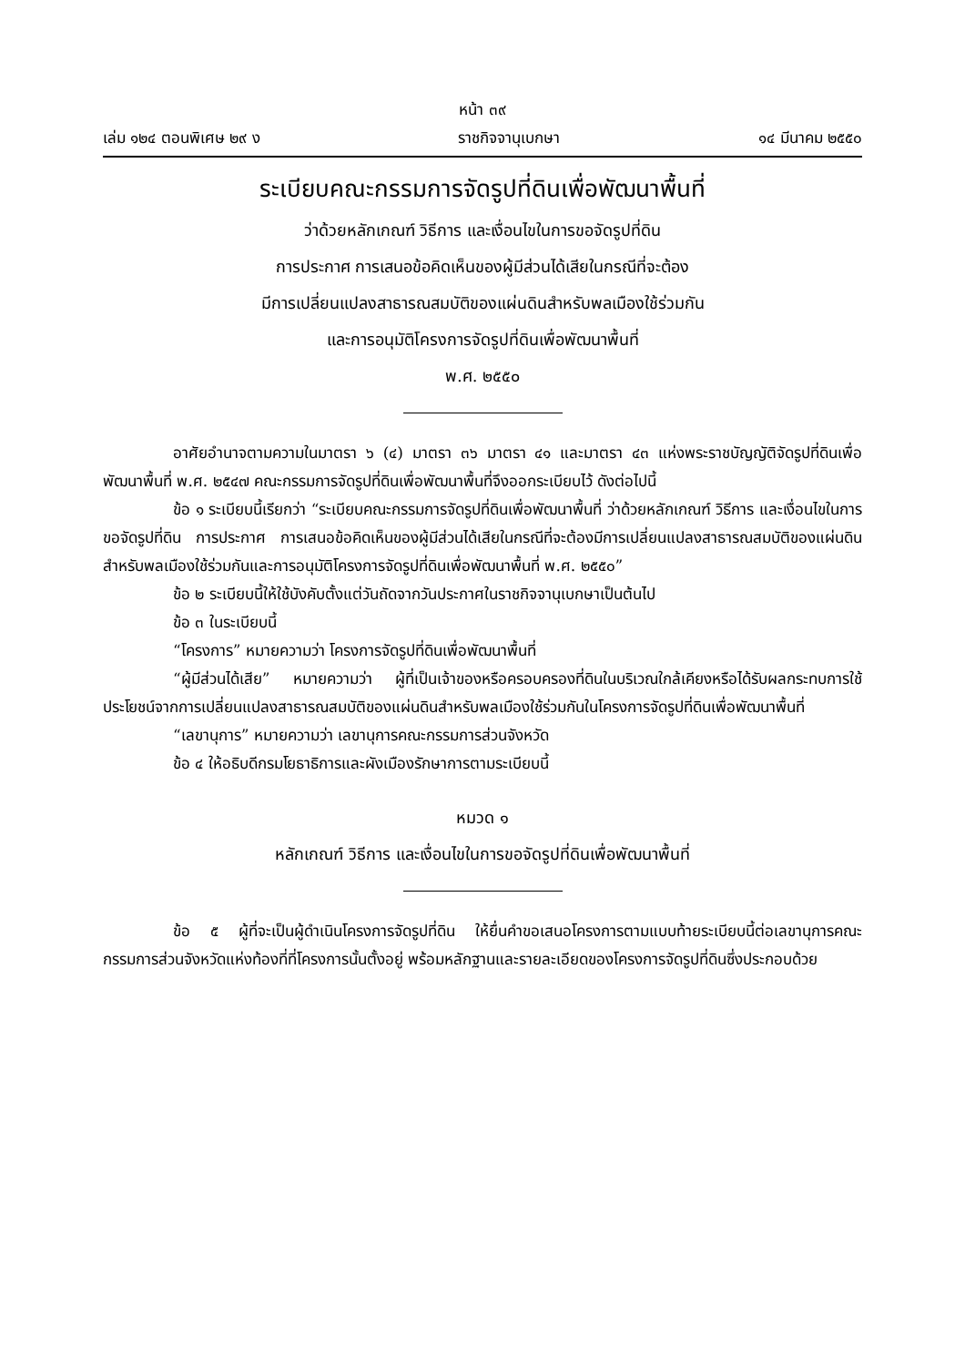หน้า ๓๙
เล่ม ๑๒๔ ตอนพิเศษ ๒๙ ง ราชกิจจานุเบกษา ๑๔ มีนาคม ๒๕๕๐
ระเบียบคณะกรรมการจัดรูปที่ดินเพื่อพัฒนาพื้นที่
ว่าด้วยหลักเกณฑ์ วิธีการ และเงื่อนไขในการขอจัดรูปที่ดิน
การประกาศ การเสนอข้อคิดเห็นของผู้มีส่วนได้เสียในกรณีที่จะต้อง
มีการเปลี่ยนแปลงสาธารณสมบัติของแผ่นดินสำหรับพลเมืองใช้ร่วมกัน
และการอนุมัติโครงการจัดรูปที่ดินเพื่อพัฒนาพื้นที่
พ.ศ. ๒๕๕๐
อาศัยอำนาจตามความในมาตรา ๖ (๔) มาตรา ๓๖ มาตรา ๔๑ และมาตรา ๔๓ แห่งพระราชบัญญัติจัดรูปที่ดินเพื่อพัฒนาพื้นที่ พ.ศ. ๒๕๔๗ คณะกรรมการจัดรูปที่ดินเพื่อพัฒนาพื้นที่จึงออกระเบียบไว้ ดังต่อไปนี้
ข้อ ๑ ระเบียบนี้เรียกว่า “ระเบียบคณะกรรมการจัดรูปที่ดินเพื่อพัฒนาพื้นที่ ว่าด้วยหลักเกณฑ์ วิธีการ และเงื่อนไขในการขอจัดรูปที่ดิน การประกาศ การเสนอข้อคิดเห็นของผู้มีส่วนได้เสียในกรณีที่จะต้องมีการเปลี่ยนแปลงสาธารณสมบัติของแผ่นดินสำหรับพลเมืองใช้ร่วมกันและการอนุมัติโครงการจัดรูปที่ดินเพื่อพัฒนาพื้นที่ พ.ศ. ๒๕๕๐”
ข้อ ๒ ระเบียบนี้ให้ใช้บังคับตั้งแต่วันถัดจากวันประกาศในราชกิจจานุเบกษาเป็นต้นไป
ข้อ ๓ ในระเบียบนี้
“โครงการ” หมายความว่า โครงการจัดรูปที่ดินเพื่อพัฒนาพื้นที่
“ผู้มีส่วนได้เสีย” หมายความว่า ผู้ที่เป็นเจ้าของหรือครอบครองที่ดินในบริเวณใกล้เคียงหรือได้รับผลกระทบการใช้ประโยชน์จากการเปลี่ยนแปลงสาธารณสมบัติของแผ่นดินสำหรับพลเมืองใช้ร่วมกันในโครงการจัดรูปที่ดินเพื่อพัฒนาพื้นที่
“เลขานุการ” หมายความว่า เลขานุการคณะกรรมการส่วนจังหวัด
ข้อ ๔ ให้อธิบดีกรมโยธาธิการและผังเมืองรักษาการตามระเบียบนี้
หมวด ๑
หลักเกณฑ์ วิธีการ และเงื่อนไขในการขอจัดรูปที่ดินเพื่อพัฒนาพื้นที่
ข้อ ๕ ผู้ที่จะเป็นผู้ดำเนินโครงการจัดรูปที่ดิน ให้ยื่นคำขอเสนอโครงการตามแบบท้ายระเบียบนี้ต่อเลขานุการคณะกรรมการส่วนจังหวัดแห่งท้องที่ที่โครงการนั้นตั้งอยู่ พร้อมหลักฐานและรายละเอียดของโครงการจัดรูปที่ดินซึ่งประกอบด้วย